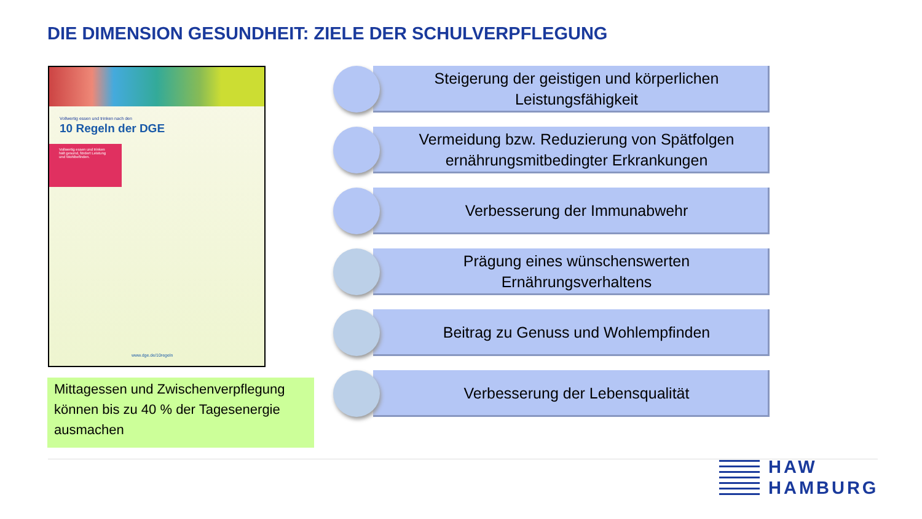DIE DIMENSION GESUNDHEIT: ZIELE DER SCHULVERPFLEGUNG
Vollwertig essen und trinken nach den
10 Regeln der DGE
Vollwertig essen und trinken hält gesund, fördert Leistung und Wohlbefinden.
www.dge.de/10regeln
Mittagessen und Zwischenverpflegung können bis zu 40 % der Tagesenergie ausmachen
Steigerung der geistigen und körperlichen
Leistungsfähigkeit
Vermeidung bzw. Reduzierung von Spätfolgen
ernährungsmitbedingter Erkrankungen
Verbesserung der Immunabwehr
Prägung eines wünschenswerten
Ernährungsverhaltens
Beitrag zu Genuss und Wohlempfinden
Verbesserung der Lebensqualität
HAW
HAMBURG